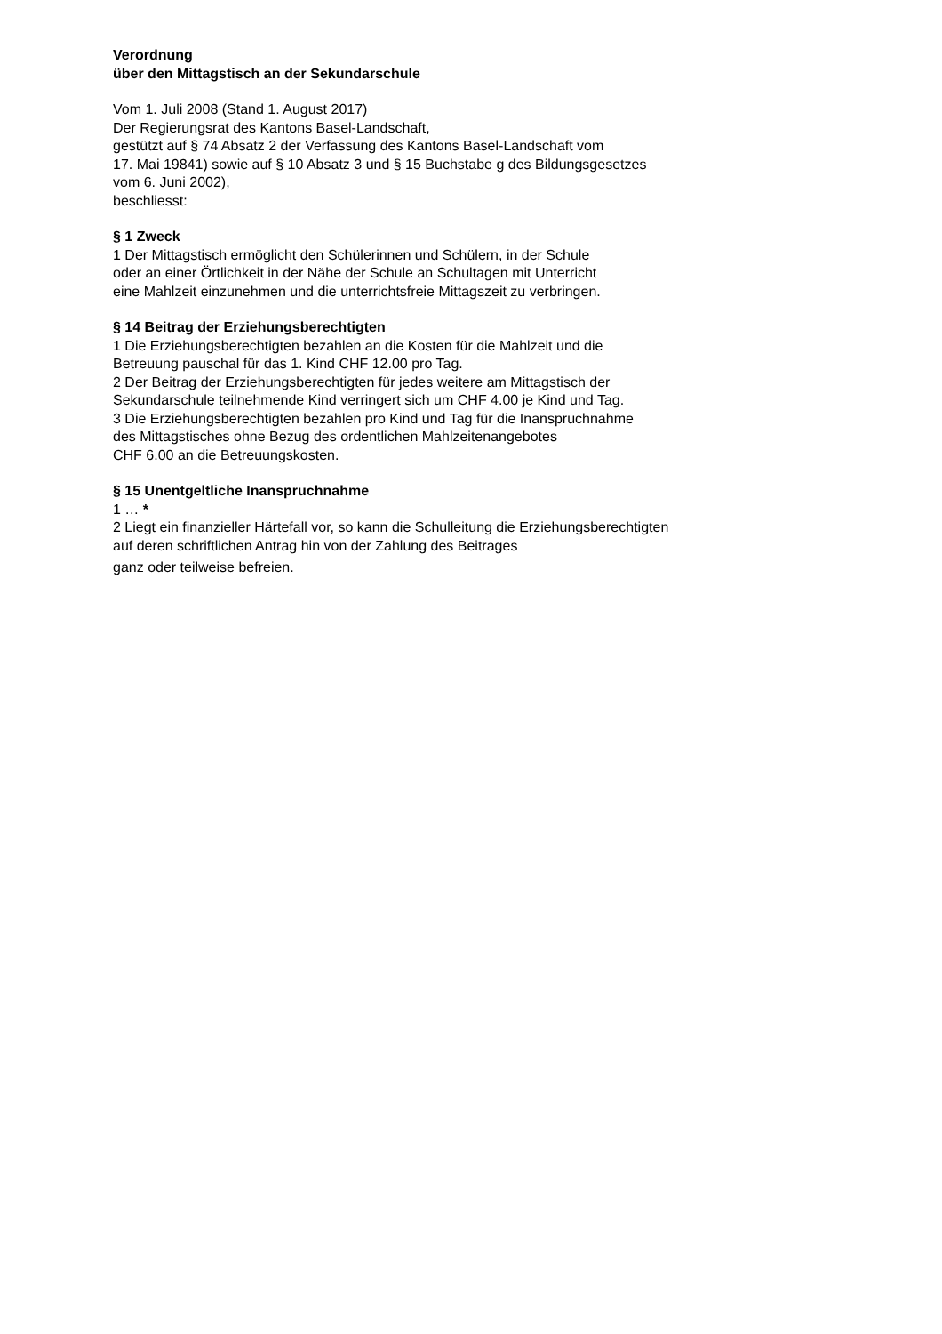Verordnung
über den Mittagstisch an der Sekundarschule
Vom 1. Juli 2008 (Stand 1. August 2017)
Der Regierungsrat des Kantons Basel-Landschaft,
gestützt auf § 74 Absatz 2 der Verfassung des Kantons Basel-Landschaft vom
17. Mai 19841) sowie auf § 10 Absatz 3 und § 15 Buchstabe g des Bildungsgesetzes
vom 6. Juni 2002),
beschliesst:
§ 1 Zweck
1 Der Mittagstisch ermöglicht den Schülerinnen und Schülern, in der Schule
oder an einer Örtlichkeit in der Nähe der Schule an Schultagen mit Unterricht
eine Mahlzeit einzunehmen und die unterrichtsfreie Mittagszeit zu verbringen.
§ 14 Beitrag der Erziehungsberechtigten
1 Die Erziehungsberechtigten bezahlen an die Kosten für die Mahlzeit und die
Betreuung pauschal für das 1. Kind CHF 12.00 pro Tag.
2 Der Beitrag der Erziehungsberechtigten für jedes weitere am Mittagstisch der
Sekundarschule teilnehmende Kind verringert sich um CHF 4.00 je Kind und Tag.
3 Die Erziehungsberechtigten bezahlen pro Kind und Tag für die Inanspruchnahme
des Mittagstisches ohne Bezug des ordentlichen Mahlzeitenangebotes
CHF 6.00 an die Betreuungskosten.
§ 15 Unentgeltliche Inanspruchnahme
1 … *
2 Liegt ein finanzieller Härtefall vor, so kann die Schulleitung die Erziehungsberechtigten
auf deren schriftlichen Antrag hin von der Zahlung des Beitrages
ganz oder teilweise befreien.